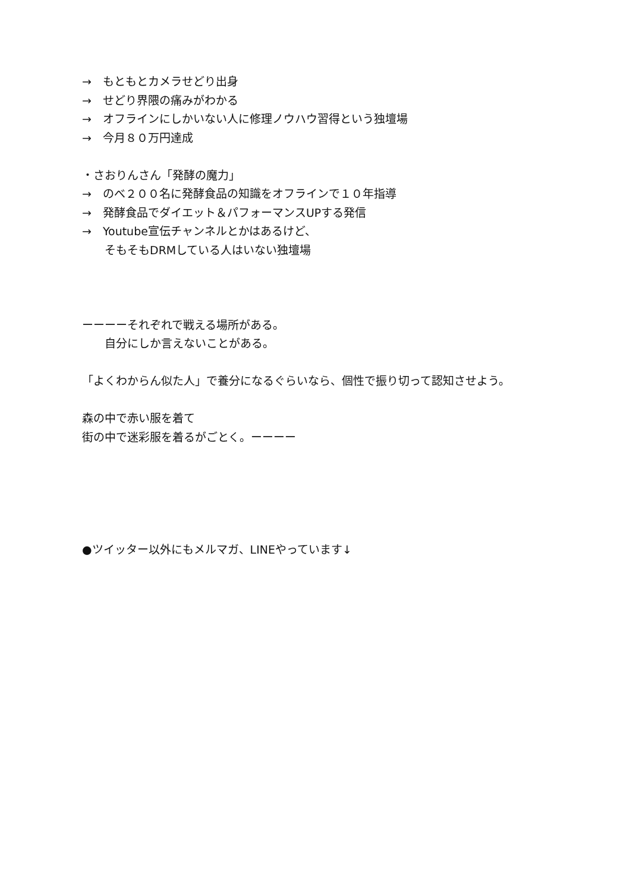→　もともとカメラせどり出身
→　せどり界隈の痛みがわかる
→　オフラインにしかいない人に修理ノウハウ習得という独壇場
→　今月８０万円達成
・さおりんさん「発酵の魔力」
→　のべ２００名に発酵食品の知識をオフラインで１０年指導
→　発酵食品でダイエット＆パフォーマンスUPする発信
→　Youtube宣伝チャンネルとかはあるけど、
　　そもそもDRMしている人はいない独壇場
ーーーーそれぞれで戦える場所がある。
　　自分にしか言えないことがある。
「よくわからん似た人」で養分になるぐらいなら、個性で振り切って認知させよう。
森の中で赤い服を着て
街の中で迷彩服を着るがごとく。ーーーー
●ツイッター以外にもメルマガ、LINEやっています↓